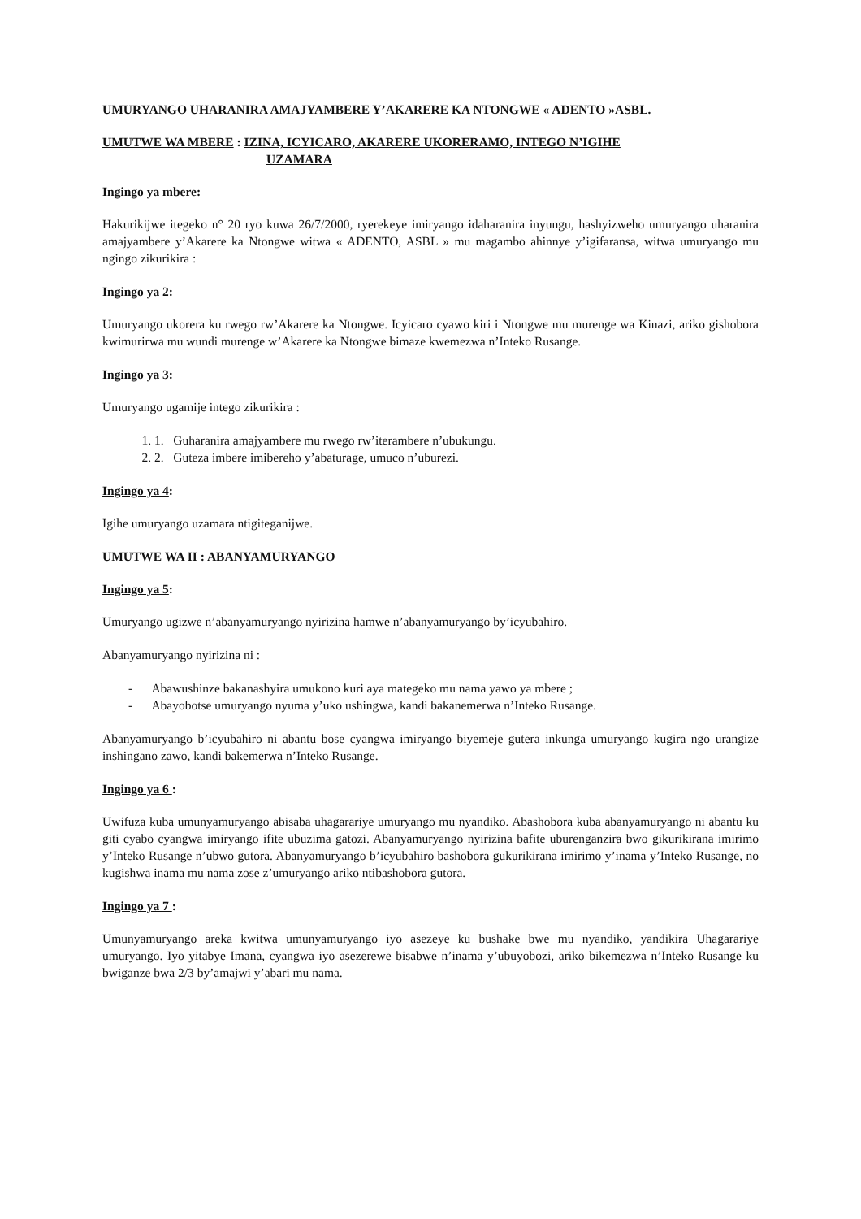UMURYANGO UHARANIRA AMAJYAMBERE Y’AKARERE KA NTONGWE « ADENTO »ASBL.
UMUTWE WA MBERE : IZINA, ICYICARO, AKARERE UKORERAMO, INTEGO N’IGIHE
UZAMARA
Ingingo ya mbere:
Hakurikijwe itegeko n° 20 ryo kuwa 26/7/2000, ryerekeye imiryango idaharanira inyungu, hashyizweho umuryango uharanira amajyambere y’Akarere ka Ntongwe witwa « ADENTO, ASBL » mu magambo ahinnye y’igifaransa, witwa umuryango mu ngingo zikurikira :
Ingingo ya 2:
Umuryango ukorera ku rwego rw’Akarere ka Ntongwe. Icyicaro cyawo kiri i Ntongwe mu murenge wa Kinazi, ariko gishobora kwimurirwa mu wundi murenge w’Akarere ka Ntongwe bimaze kwemezwa n’Inteko Rusange.
Ingingo ya 3:
Umuryango ugamije intego zikurikira :
1. 1. Guharanira amajyambere mu rwego rw’iterambere n’ubukungu.
2. 2. Guteza imbere imibereho y’abaturage, umuco n’uburezi.
Ingingo ya 4:
Igihe umuryango uzamara ntigiteganijwe.
UMUTWE WA II : ABANYAMURYANGO
Ingingo ya 5:
Umuryango ugizwe n’abanyamuryango nyirizina hamwe n’abanyamuryango by’icyubahiro.
Abanyamuryango nyirizina ni :
- Abawushinze bakanashyira umukono kuri aya mategeko mu nama yawo ya mbere ;
- Abayobotse umuryango nyuma y’uko ushingwa, kandi bakanemerwa n’Inteko Rusange.
Abanyamuryango b’icyubahiro ni abantu bose cyangwa imiryango biyemeje gutera inkunga umuryango kugira ngo urangize inshingano zawo, kandi bakemerwa n’Inteko Rusange.
Ingingo ya 6 :
Uwifuza kuba umunyamuryango abisaba uhagarariye umuryango mu nyandiko. Abashobora kuba abanyamuryango ni abantu ku giti cyabo cyangwa imiryango ifite ubuzima gatozi. Abanyamuryango nyirizina bafite uburenganzira bwo gikurikirana imirimo y’Inteko Rusange n’ubwo gutora. Abanyamuryango b’icyubahiro bashobora gukurikirana imirimo y’inama y’Inteko Rusange, no kugishwa inama mu nama zose z’umuryango ariko ntibashobora gutora.
Ingingo ya 7 :
Umunyamuryango areka kwitwa umunyamuryango iyo asezeye ku bushake bwe mu nyandiko, yandikira Uhagarariye umuryango. Iyo yitabye Imana, cyangwa iyo asezerewe bisabwe n’inama y’ubuyobozi, ariko bikemezwa n’Inteko Rusange ku bwiganze bwa 2/3 by’amajwi y’abari mu nama.